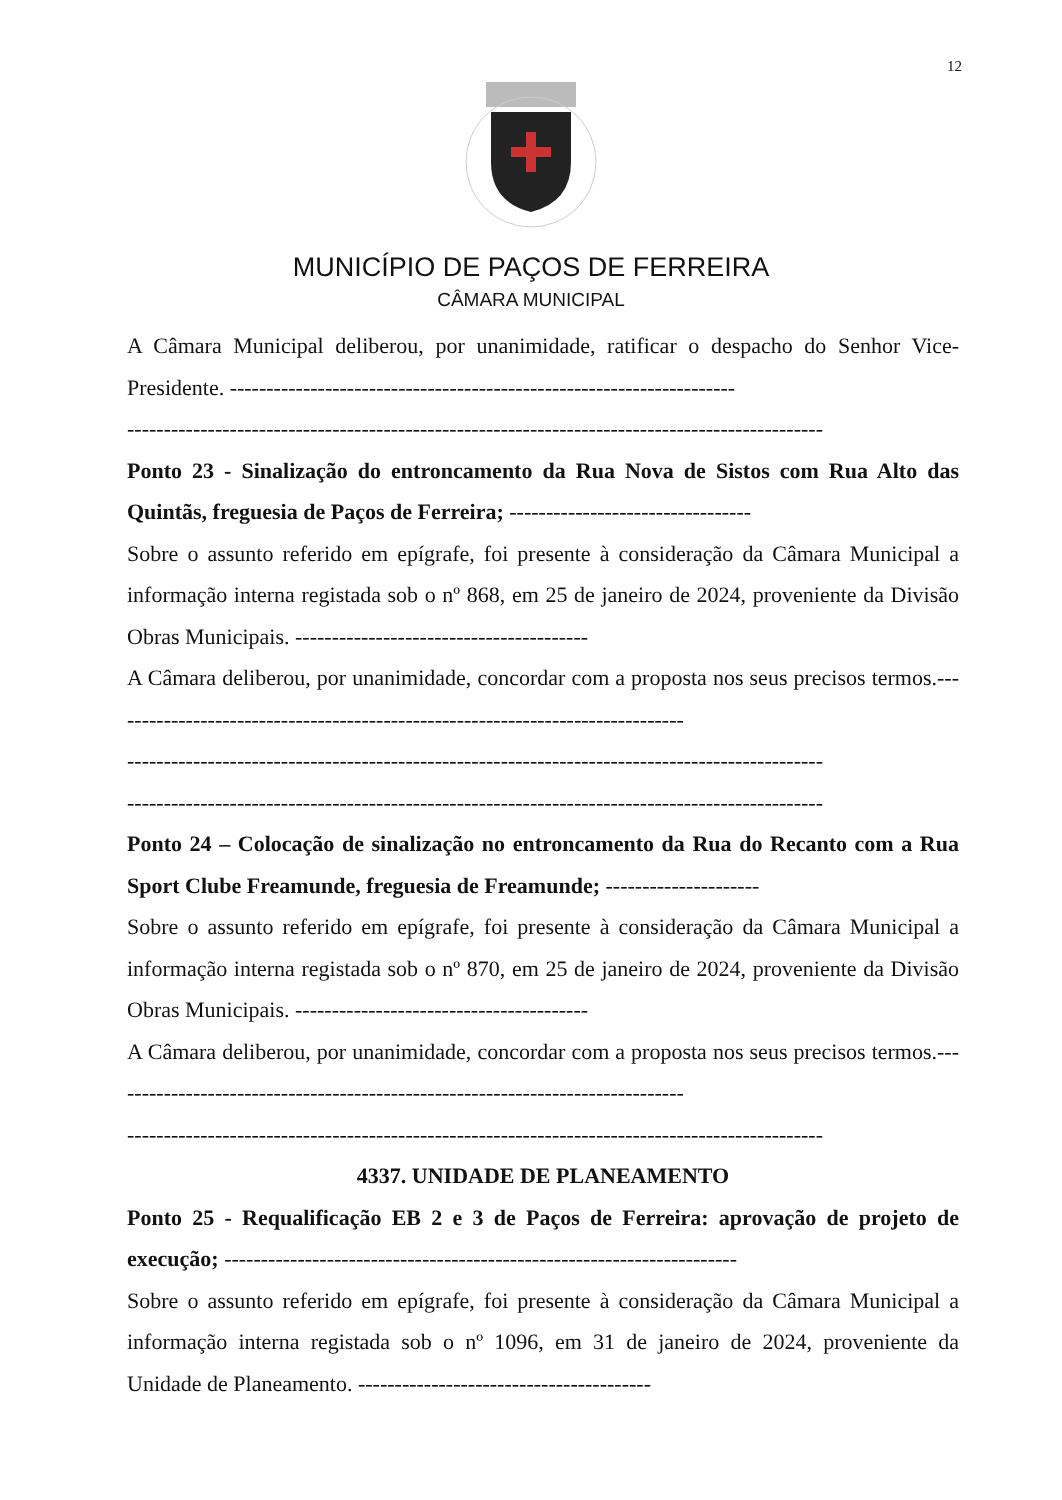12
MUNICÍPIO DE PAÇOS DE FERREIRA
CÂMARA MUNICIPAL
A Câmara Municipal deliberou, por unanimidade, ratificar o despacho do Senhor Vice-Presidente. ---------------------------------------------------------------------
-----------------------------------------------------------------------------------------------
Ponto 23 - Sinalização do entroncamento da Rua Nova de Sistos com Rua Alto das Quintãs, freguesia de Paços de Ferreira; ---------------------------------
Sobre o assunto referido em epígrafe, foi presente à consideração da Câmara Municipal a informação interna registada sob o nº 868, em 25 de janeiro de 2024, proveniente da Divisão Obras Municipais. ----------------------------------------
A Câmara deliberou, por unanimidade, concordar com a proposta nos seus precisos termos.-------------------------------------------------------------------------------
-----------------------------------------------------------------------------------------------
-----------------------------------------------------------------------------------------------
Ponto 24 – Colocação de sinalização no entroncamento da Rua do Recanto com a Rua Sport Clube Freamunde, freguesia de Freamunde; ---------------------
Sobre o assunto referido em epígrafe, foi presente à consideração da Câmara Municipal a informação interna registada sob o nº 870, em 25 de janeiro de 2024, proveniente da Divisão Obras Municipais. ----------------------------------------
A Câmara deliberou, por unanimidade, concordar com a proposta nos seus precisos termos.-------------------------------------------------------------------------------
-----------------------------------------------------------------------------------------------
4337. UNIDADE DE PLANEAMENTO
Ponto 25 - Requalificação EB 2 e 3 de Paços de Ferreira: aprovação de projeto de execução; ----------------------------------------------------------------------
Sobre o assunto referido em epígrafe, foi presente à consideração da Câmara Municipal a informação interna registada sob o nº 1096, em 31 de janeiro de 2024, proveniente da Unidade de Planeamento. ----------------------------------------